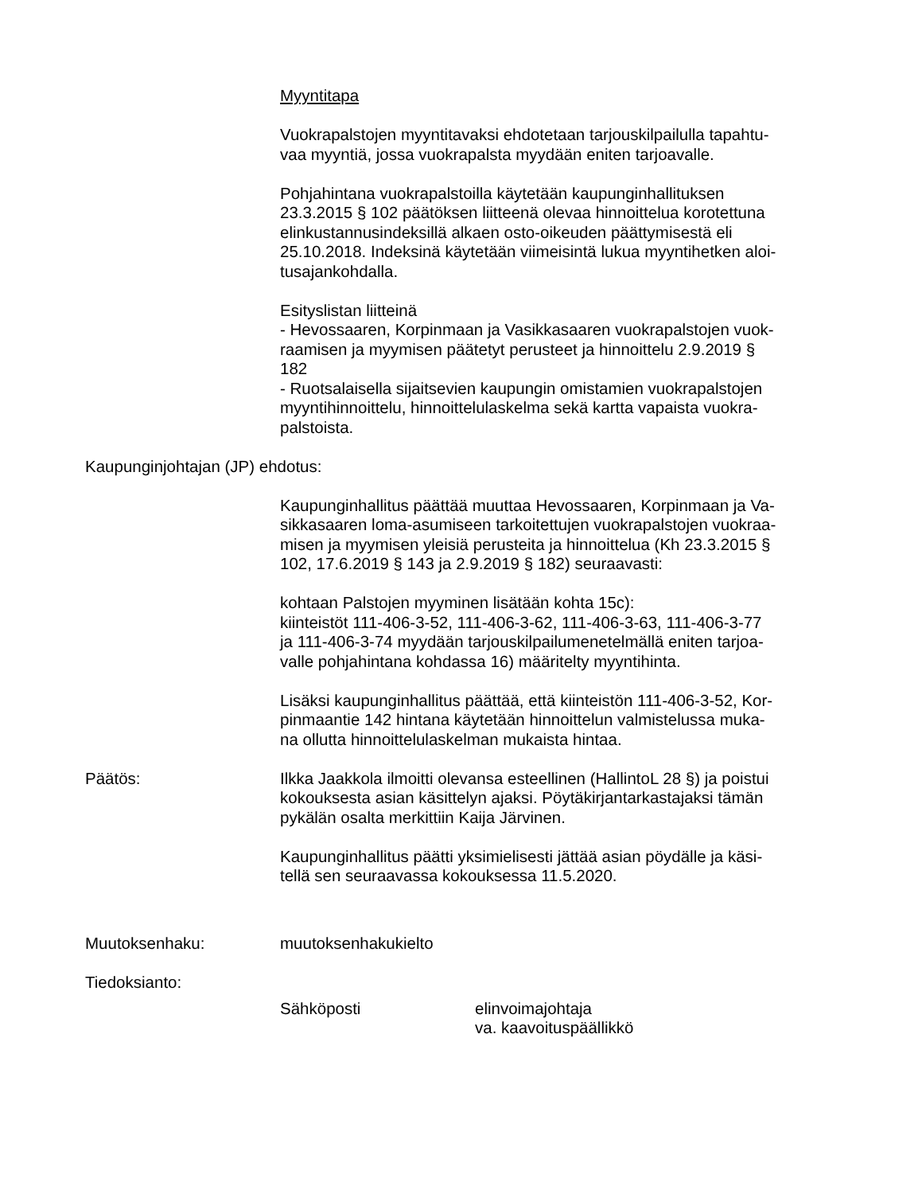Myyntitapa
Vuokrapalstojen myyntitavaksi ehdotetaan tarjouskilpailulla tapahtu-
vaa myyntiä, jossa vuokrapalsta myydään eniten tarjoavalle.
Pohjahintana vuokrapalstoilla käytetään kaupunginhallituksen
23.3.2015 § 102 päätöksen liitteenä olevaa hinnoittelua korotettuna
elinkustannusindeksillä alkaen osto-oikeuden päättymisestä eli
25.10.2018. Indeksinä käytetään viimeisintä lukua myyntihetken aloi-
tusajankohdalla.
Esityslistan liitteinä
- Hevossaaren, Korpinmaan ja Vasikkasaaren vuokrapalstojen vuok-
raamisen ja myymisen päätetyt perusteet ja hinnoittelu 2.9.2019 §
182
- Ruotsalaisella sijaitsevien kaupungin omistamien vuokrapalstojen
myyntihinnoittelu, hinnoittelulaskelma sekä kartta vapaista vuokra-
palstoista.
Kaupunginjohtajan (JP) ehdotus:
Kaupunginhallitus päättää muuttaa Hevossaaren, Korpinmaan ja Va-
sikkasaaren loma-asumiseen tarkoitettujen vuokrapalstojen vuokraa-
misen ja myymisen yleisiä perusteita ja hinnoittelua (Kh 23.3.2015 §
102, 17.6.2019 § 143 ja 2.9.2019 § 182) seuraavasti:
kohtaan Palstojen myyminen lisätään kohta 15c):
kiinteistöt 111-406-3-52, 111-406-3-62, 111-406-3-63, 111-406-3-77
ja 111-406-3-74 myydään tarjouskilpailumenetelmällä eniten tarjoa-
valle pohjahintana kohdassa 16) määritelty myyntihinta.
Lisäksi kaupunginhallitus päättää, että kiinteistön 111-406-3-52, Kor-
pinmaantie 142 hintana käytetään hinnoittelun valmistelussa muka-
na ollutta hinnoittelulaskelman mukaista hintaa.
Päätös: Ilkka Jaakkola ilmoitti olevansa esteellinen (HallintoL 28 §) ja poistui
kokouksesta asian käsittelyn ajaksi. Pöytäkirjantarkastajaksi tämän
pykälän osalta merkittiin Kaija Järvinen.
Kaupunginhallitus päätti yksimielisesti jättää asian pöydälle ja käsi-
tellä sen seuraavassa kokouksessa 11.5.2020.
Muutoksenhaku: muutoksenhakukielto
Tiedoksianto:
Sähköposti elinvoimajohtaja
va. kaavoituspäällikkö